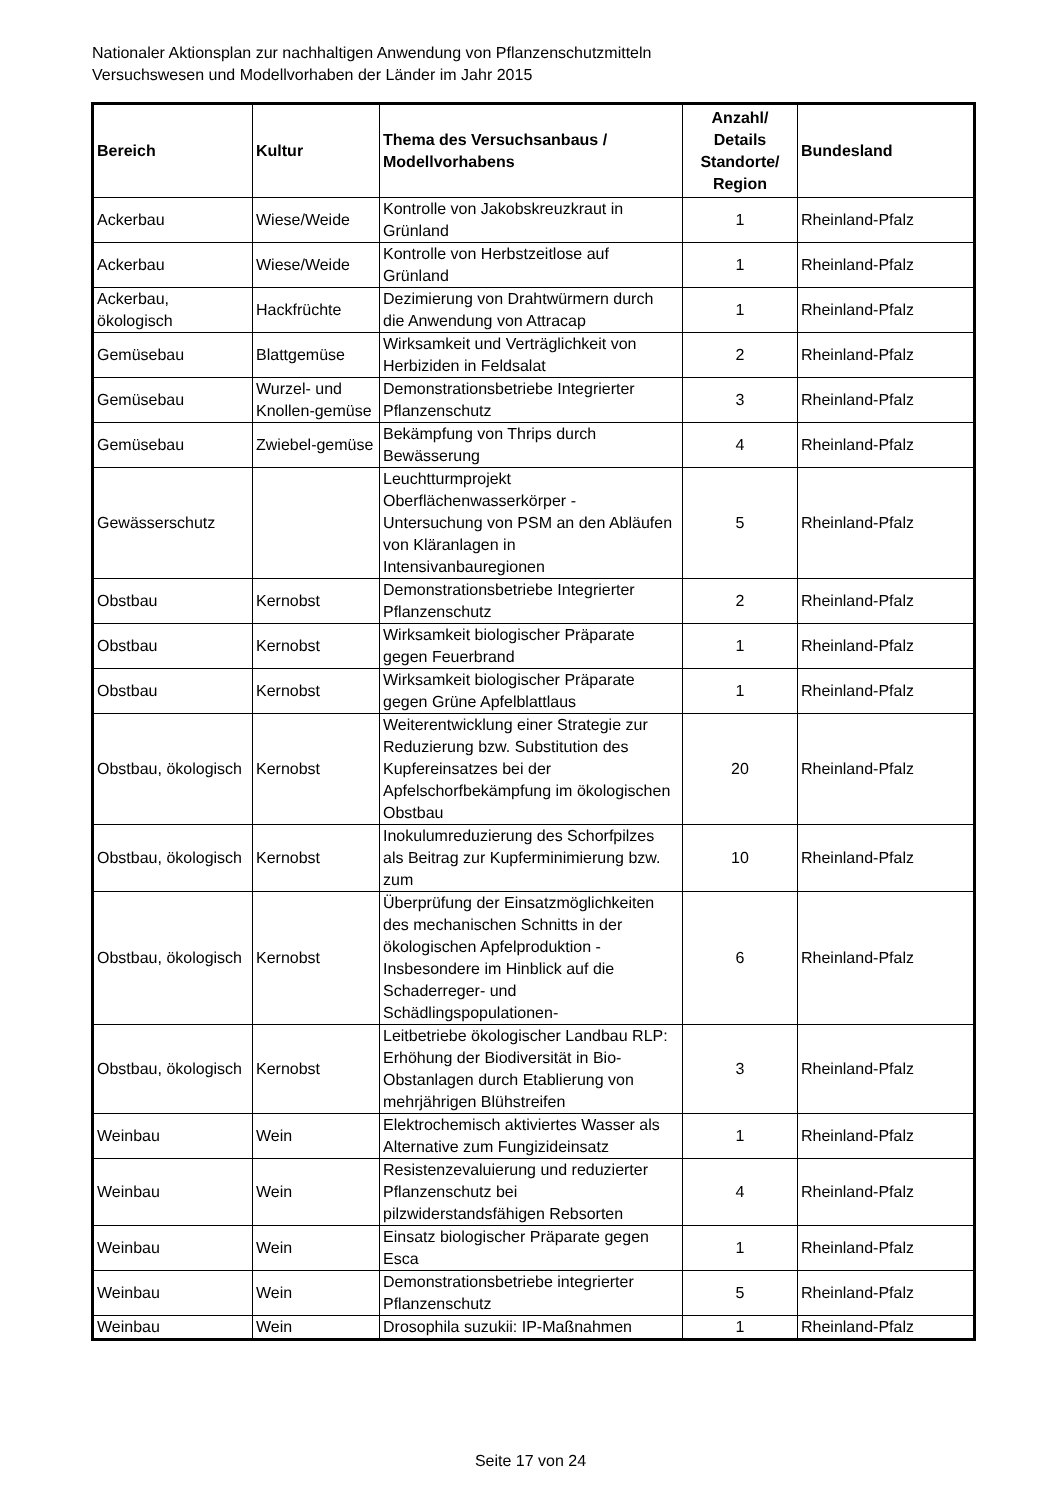Nationaler Aktionsplan zur nachhaltigen Anwendung von Pflanzenschutzmitteln
Versuchswesen und Modellvorhaben der Länder im Jahr 2015
| Bereich | Kultur | Thema des Versuchsanbaus / Modellvorhabens | Anzahl/ Details Standorte/ Region | Bundesland |
| --- | --- | --- | --- | --- |
| Ackerbau | Wiese/Weide | Kontrolle von Jakobskreuzkraut in Grünland | 1 | Rheinland-Pfalz |
| Ackerbau | Wiese/Weide | Kontrolle von Herbstzeitlose auf Grünland | 1 | Rheinland-Pfalz |
| Ackerbau, ökologisch | Hackfrüchte | Dezimierung von Drahtwürmern durch die Anwendung von Attracap | 1 | Rheinland-Pfalz |
| Gemüsebau | Blattgemüse | Wirksamkeit und Verträglichkeit von Herbiziden in Feldsalat | 2 | Rheinland-Pfalz |
| Gemüsebau | Wurzel- und Knollen-gemüse | Demonstrationsbetriebe Integrierter Pflanzenschutz | 3 | Rheinland-Pfalz |
| Gemüsebau | Zwiebel-gemüse | Bekämpfung von Thrips durch Bewässerung | 4 | Rheinland-Pfalz |
| Gewässerschutz | | Leuchtturmprojekt Oberflächenwasserkörper - Untersuchung von PSM an den Abläufen von Kläranlagen in Intensivanbauregionen | 5 | Rheinland-Pfalz |
| Obstbau | Kernobst | Demonstrationsbetriebe Integrierter Pflanzenschutz | 2 | Rheinland-Pfalz |
| Obstbau | Kernobst | Wirksamkeit biologischer Präparate gegen Feuerbrand | 1 | Rheinland-Pfalz |
| Obstbau | Kernobst | Wirksamkeit biologischer Präparate gegen Grüne Apfelblattlaus | 1 | Rheinland-Pfalz |
| Obstbau, ökologisch | Kernobst | Weiterentwicklung einer Strategie zur Reduzierung bzw. Substitution des Kupfereinsatzes bei der Apfelschorfbekämpfung im ökologischen Obstbau | 20 | Rheinland-Pfalz |
| Obstbau, ökologisch | Kernobst | Inokulumreduzierung des Schorfpilzes als Beitrag zur Kupferminimierung bzw. zum | 10 | Rheinland-Pfalz |
| Obstbau, ökologisch | Kernobst | Überprüfung der Einsatzmöglichkeiten des mechanischen Schnitts in der ökologischen Apfelproduktion - Insbesondere im Hinblick auf die Schaderreger- und Schädlingspopulationen- | 6 | Rheinland-Pfalz |
| Obstbau, ökologisch | Kernobst | Leitbetriebe ökologischer Landbau RLP: Erhöhung der Biodiversität in Bio-Obstanlagen durch Etablierung von mehrjährigen Blühstreifen | 3 | Rheinland-Pfalz |
| Weinbau | Wein | Elektrochemisch aktiviertes Wasser als Alternative zum Fungizideinsatz | 1 | Rheinland-Pfalz |
| Weinbau | Wein | Resistenzevaluierung und reduzierter Pflanzenschutz bei pilzwiderstandsfähigen Rebsorten | 4 | Rheinland-Pfalz |
| Weinbau | Wein | Einsatz biologischer Präparate gegen Esca | 1 | Rheinland-Pfalz |
| Weinbau | Wein | Demonstrationsbetriebe integrierter Pflanzenschutz | 5 | Rheinland-Pfalz |
| Weinbau | Wein | Drosophila suzukii: IP-Maßnahmen | 1 | Rheinland-Pfalz |
Seite 17 von 24